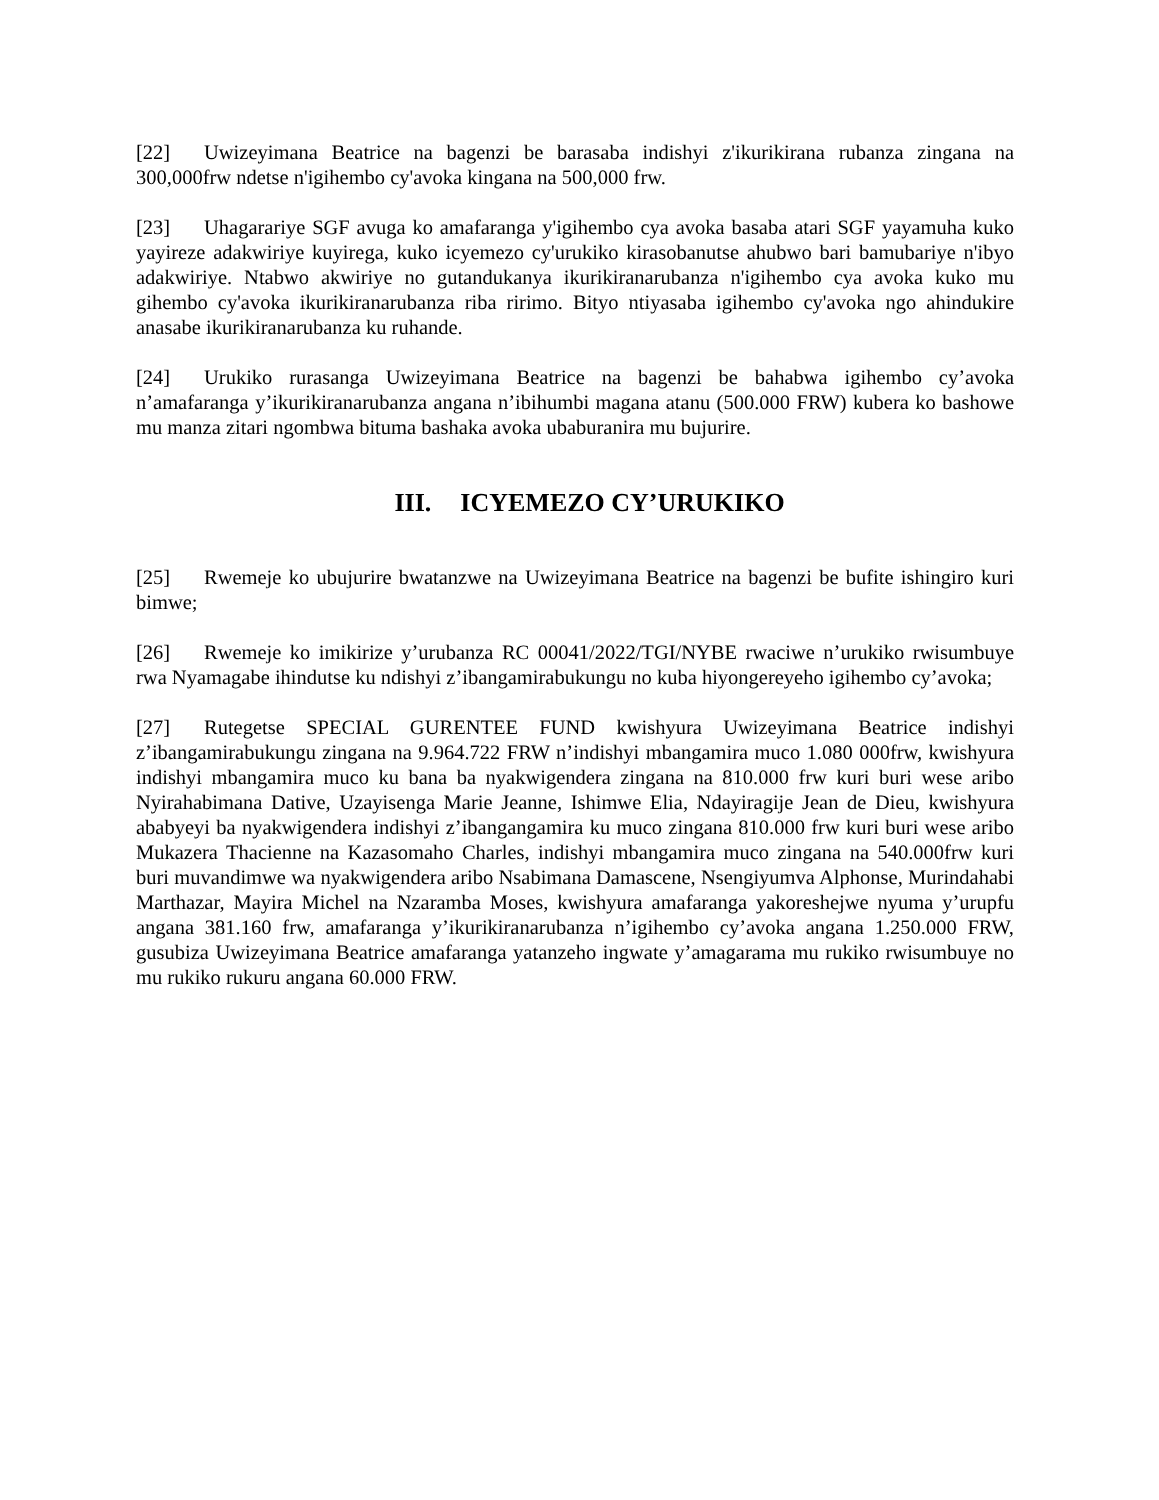[22] Uwizeyimana Beatrice na bagenzi be barasaba indishyi z'ikurikirana rubanza zingana na 300,000frw ndetse n'igihembo cy'avoka kingana na 500,000 frw.
[23] Uhagarariye SGF avuga ko amafaranga y'igihembo cya avoka basaba atari SGF yayamuha kuko yayireze adakwiriye kuyirega, kuko icyemezo cy'urukiko kirasobanutse ahubwo bari bamubariye n'ibyo adakwiriye. Ntabwo akwiriye no gutandukanya ikurikiranarubanza n'igihembo cya avoka kuko mu gihembo cy'avoka ikurikiranarubanza riba ririmo. Bityo ntiyasaba igihembo cy'avoka ngo ahindukire anasabe ikurikiranarubanza ku ruhande.
[24] Urukiko rurasanga Uwizeyimana Beatrice na bagenzi be bahabwa igihembo cy’avoka n’amafaranga y’ikurikiranarubanza angana n’ibihumbi magana atanu (500.000 FRW) kubera ko bashowe mu manza zitari ngombwa bituma bashaka avoka ubaburanira mu bujurire.
III. ICYEMEZO CY’URUKIKO
[25] Rwemeje ko ubujurire bwatanzwe na Uwizeyimana Beatrice na bagenzi be bufite ishingiro kuri bimwe;
[26] Rwemeje ko imikirize y’urubanza RC 00041/2022/TGI/NYBE rwaciwe n’urukiko rwisumbuye rwa Nyamagabe ihindutse ku ndishyi z’ibangamirabukungu no kuba hiyongereyeho igihembo cy’avoka;
[27] Rutegetse SPECIAL GURENTEE FUND kwishyura Uwizeyimana Beatrice indishyi z’ibangamirabukungu zingana na 9.964.722 FRW n’indishyi mbangamira muco 1.080 000frw, kwishyura indishyi mbangamira muco ku bana ba nyakwigendera zingana na 810.000 frw kuri buri wese aribo Nyirahabimana Dative, Uzayisenga Marie Jeanne, Ishimwe Elia, Ndayiragije Jean de Dieu, kwishyura ababyeyi ba nyakwigendera indishyi z’ibangangamira ku muco zingana 810.000 frw kuri buri wese aribo Mukazera Thacienne na Kazasomaho Charles, indishyi mbangamira muco zingana na 540.000frw kuri buri muvandimwe wa nyakwigendera aribo Nsabimana Damascene, Nsengiyumva Alphonse, Murindahabi Marthazar, Mayira Michel na Nzaramba Moses, kwishyura amafaranga yakoreshejwe nyuma y’urupfu angana 381.160 frw, amafaranga y’ikurikiranarubanza n’igihembo cy’avoka angana 1.250.000 FRW, gusubiza Uwizeyimana Beatrice amafaranga yatanzeho ingwate y’amagarama mu rukiko rwisumbuye no mu rukiko rukuru angana 60.000 FRW.